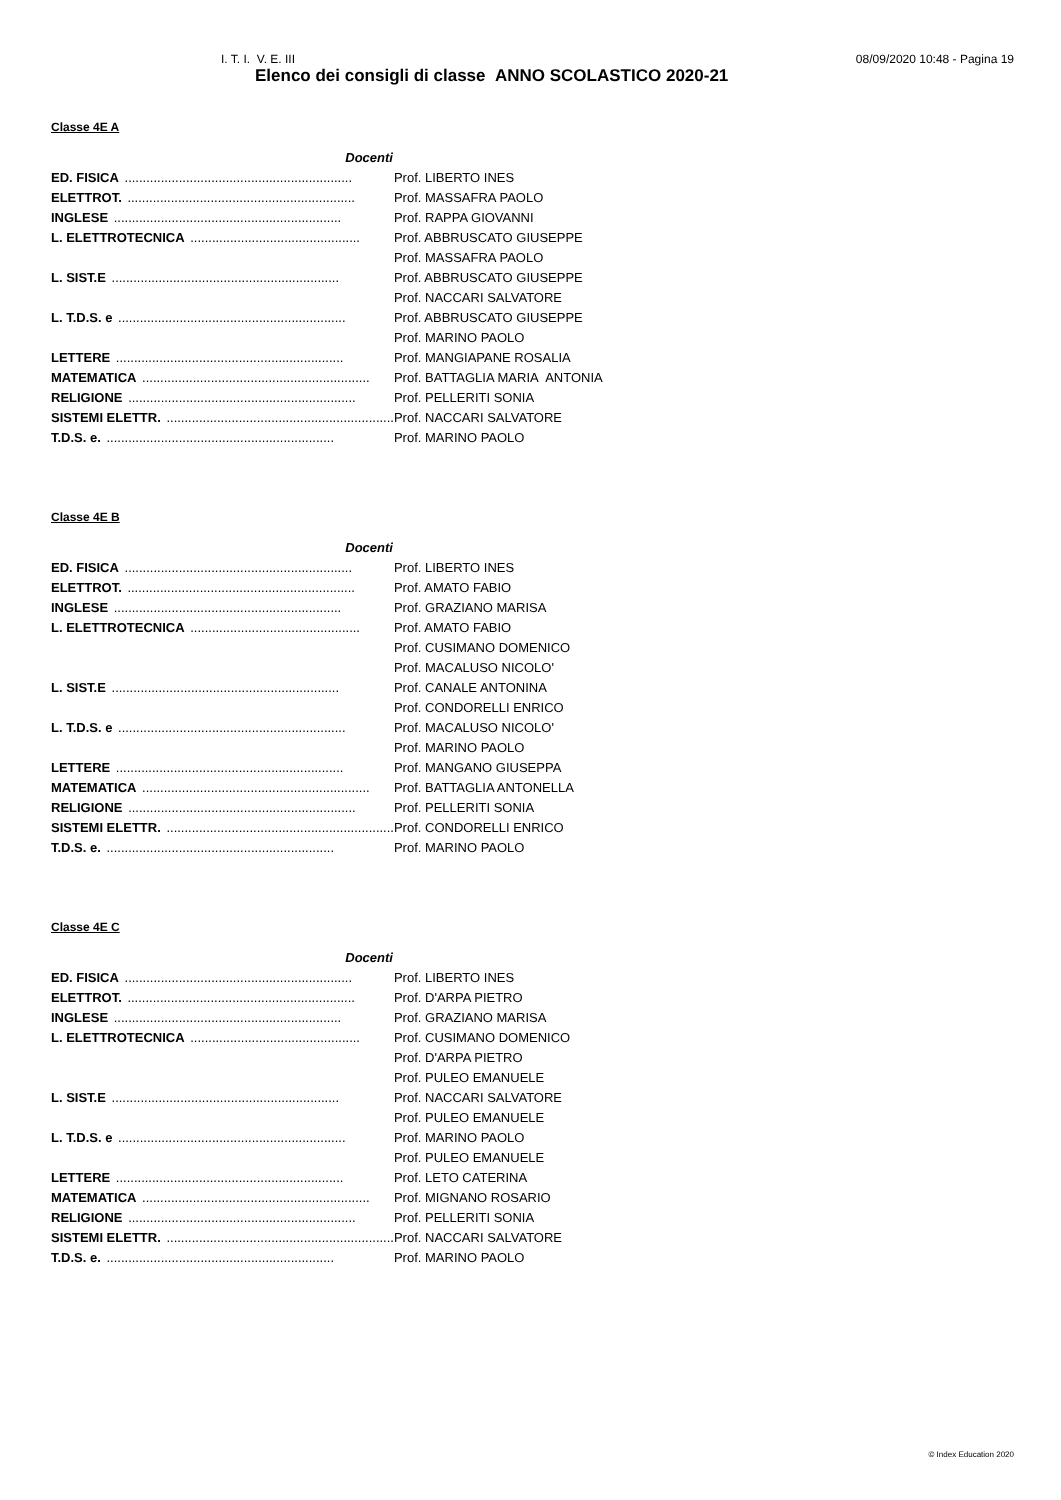I. T. I. V. E. III 08/09/2020 10:48 - Pagina 19
Elenco dei consigli di classe ANNO SCOLASTICO 2020-21
Classe 4E A
| Docenti | |
| ED. FISICA ............................................................... | Prof. LIBERTO INES |
| ELETTROT. ............................................................... | Prof. MASSAFRA PAOLO |
| INGLESE ............................................................... | Prof. RAPPA GIOVANNI |
| L. ELETTROTECNICA ............................................... | Prof. ABBRUSCATO GIUSEPPE |
| | Prof. MASSAFRA PAOLO |
| L. SIST.E ............................................................... | Prof. ABBRUSCATO GIUSEPPE |
| | Prof. NACCARI SALVATORE |
| L. T.D.S. e ............................................................... | Prof. ABBRUSCATO GIUSEPPE |
| | Prof. MARINO PAOLO |
| LETTERE ............................................................... | Prof. MANGIAPANE ROSALIA |
| MATEMATICA ............................................................... | Prof. BATTAGLIA MARIA ANTONIA |
| RELIGIONE ............................................................... | Prof. PELLERITI SONIA |
| SISTEMI ELETTR. ............................................................... | Prof. NACCARI SALVATORE |
| T.D.S. e. ............................................................... | Prof. MARINO PAOLO |
Classe 4E B
| Docenti | |
| ED. FISICA ............................................................... | Prof. LIBERTO INES |
| ELETTROT. ............................................................... | Prof. AMATO FABIO |
| INGLESE ............................................................... | Prof. GRAZIANO MARISA |
| L. ELETTROTECNICA ............................................... | Prof. AMATO FABIO |
| | Prof. CUSIMANO DOMENICO |
| | Prof. MACALUSO NICOLO' |
| L. SIST.E ............................................................... | Prof. CANALE ANTONINA |
| | Prof. CONDORELLI ENRICO |
| L. T.D.S. e ............................................................... | Prof. MACALUSO NICOLO' |
| | Prof. MARINO PAOLO |
| LETTERE ............................................................... | Prof. MANGANO GIUSEPPA |
| MATEMATICA ............................................................... | Prof. BATTAGLIA ANTONELLA |
| RELIGIONE ............................................................... | Prof. PELLERITI SONIA |
| SISTEMI ELETTR. ............................................................... | Prof. CONDORELLI ENRICO |
| T.D.S. e. ............................................................... | Prof. MARINO PAOLO |
Classe 4E C
| Docenti | |
| ED. FISICA ............................................................... | Prof. LIBERTO INES |
| ELETTROT. ............................................................... | Prof. D'ARPA PIETRO |
| INGLESE ............................................................... | Prof. GRAZIANO MARISA |
| L. ELETTROTECNICA ............................................... | Prof. CUSIMANO DOMENICO |
| | Prof. D'ARPA PIETRO |
| | Prof. PULEO EMANUELE |
| L. SIST.E ............................................................... | Prof. NACCARI SALVATORE |
| | Prof. PULEO EMANUELE |
| L. T.D.S. e ............................................................... | Prof. MARINO PAOLO |
| | Prof. PULEO EMANUELE |
| LETTERE ............................................................... | Prof. LETO CATERINA |
| MATEMATICA ............................................................... | Prof. MIGNANO ROSARIO |
| RELIGIONE ............................................................... | Prof. PELLERITI SONIA |
| SISTEMI ELETTR. ............................................................... | Prof. NACCARI SALVATORE |
| T.D.S. e. ............................................................... | Prof. MARINO PAOLO |
© Index Education 2020